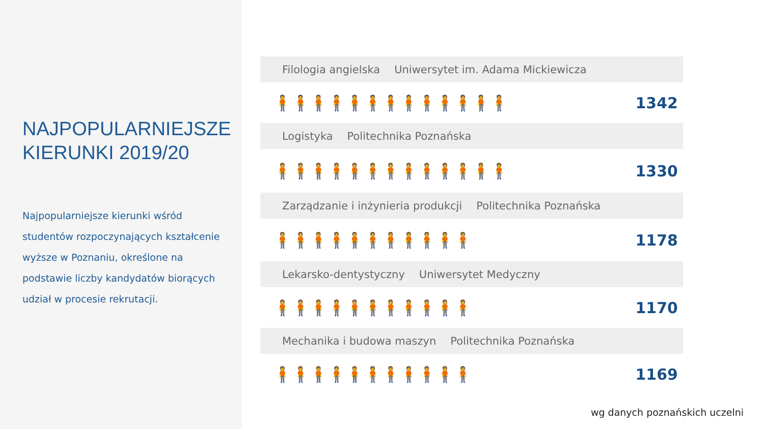NAJPOPULARNIEJSZE
KIERUNKI 2019/20
Najpopularniejsze kierunki wśród studentów rozpoczynających kształcenie wyższe w Poznaniu, określone na podstawie liczby kandydatów biorących udział w procesie rekrutacji.
Filologia angielska Uniwersytet im. Adama Mickiewicza
🧍🧍🧍🧍🧍🧍🧍🧍🧍🧍🧍🧍🧍 1342
Logistyka Politechnika Poznańska
🧍🧍🧍🧍🧍🧍🧍🧍🧍🧍🧍🧍🧍 1330
Zarządzanie i inżynieria produkcji Politechnika Poznańska
🧍🧍🧍🧍🧍🧍🧍🧍🧍🧍🧍 1178
Lekarsko-dentystyczny Uniwersytet Medyczny
🧍🧍🧍🧍🧍🧍🧍🧍🧍🧍🧍 1170
Mechanika i budowa maszyn Politechnika Poznańska
🧍🧍🧍🧍🧍🧍🧍🧍🧍🧍🧍 1169
wg danych poznańskich uczelni